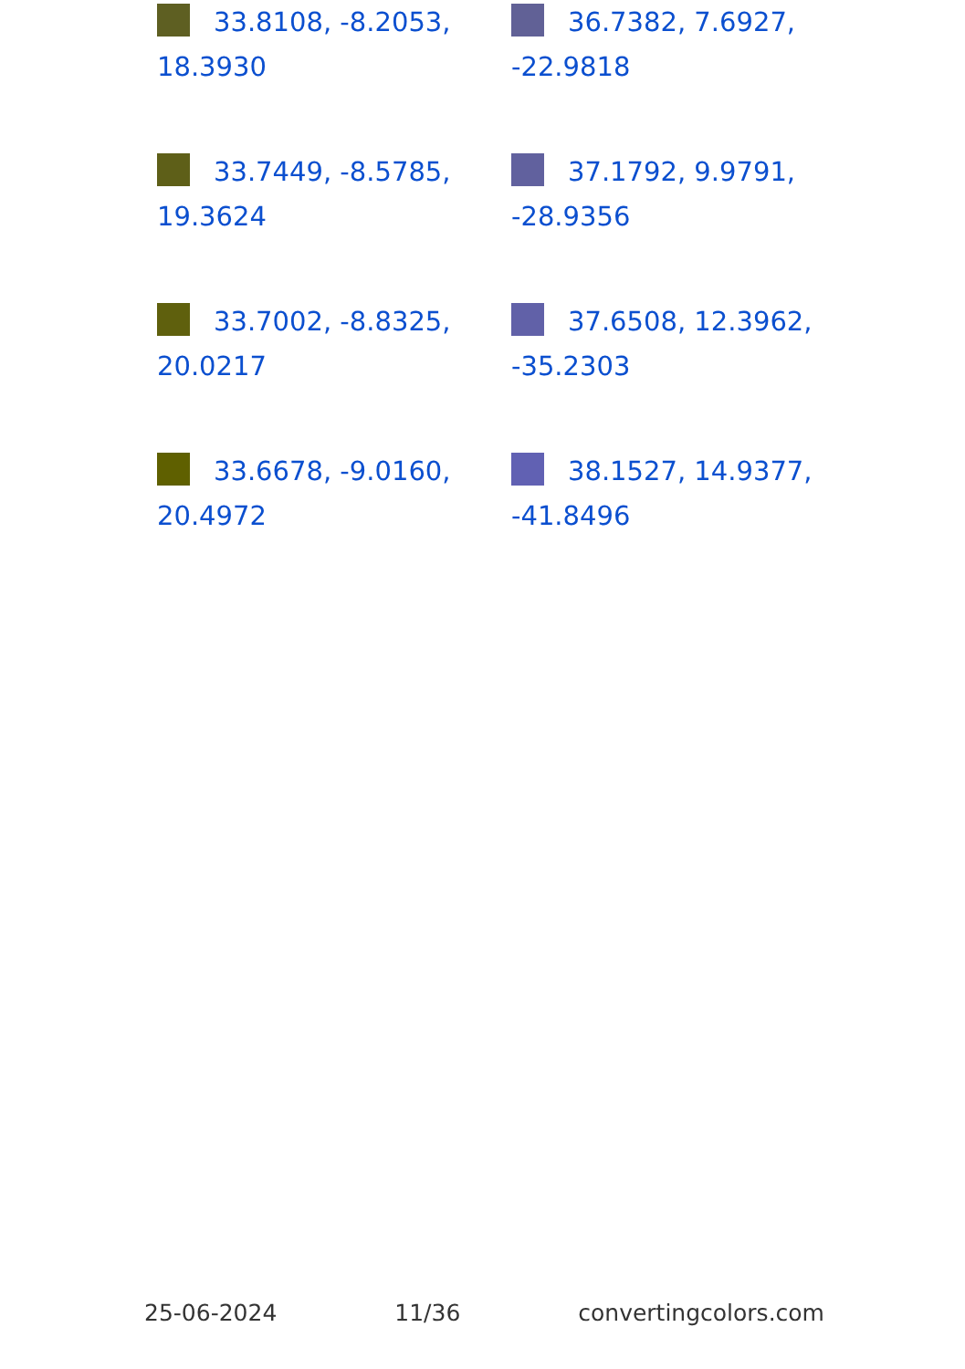33.8108, -8.2053, 18.3930
36.7382, 7.6927, -22.9818
33.7449, -8.5785, 19.3624
37.1792, 9.9791, -28.9356
33.7002, -8.8325, 20.0217
37.6508, 12.3962, -35.2303
33.6678, -9.0160, 20.4972
38.1527, 14.9377, -41.8496
25-06-2024 11/36 convertingcolors.com